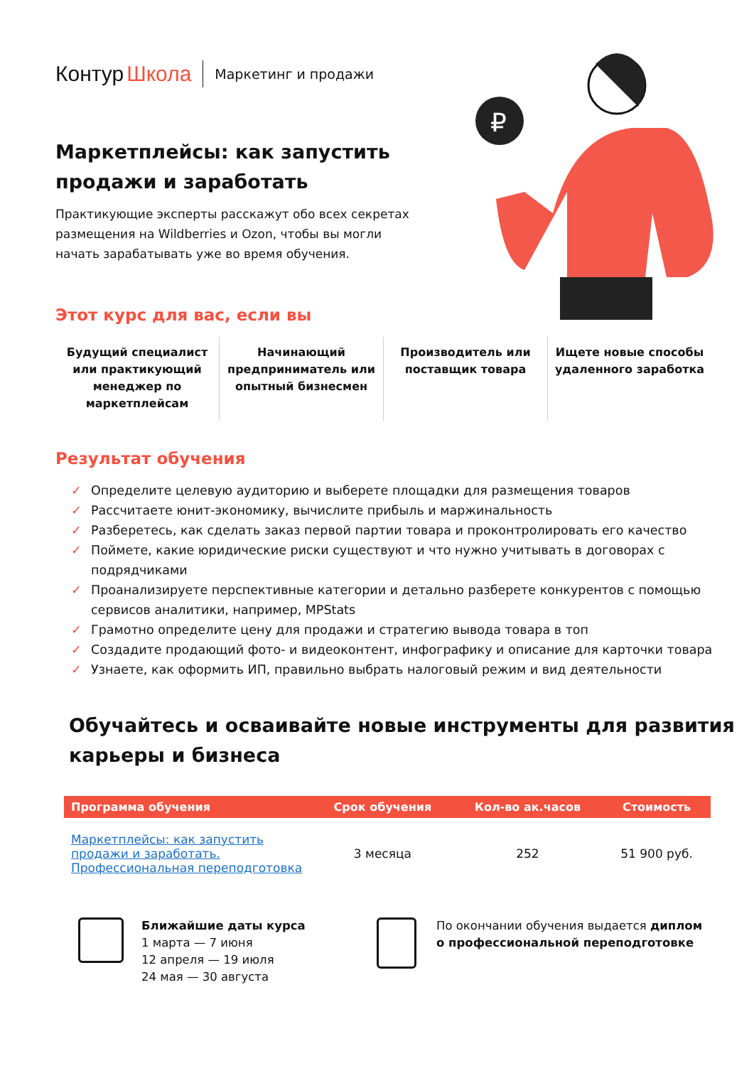Контур Школа Маркетинг и продажи
Маркетплейсы: как запустить продажи и заработать
Практикующие эксперты расскажут обо всех секретах размещения на Wildberries и Ozon, чтобы вы могли начать зарабатывать уже во время обучения.
₽
Этот курс для вас, если вы
Будущий специалист или практикующий менеджер по маркетплейсам
Начинающий предприниматель или опытный бизнесмен
Производитель или поставщик товара
Ищете новые способы удаленного заработка
Результат обучения
✓ Определите целевую аудиторию и выберете площадки для размещения товаров
✓ Рассчитаете юнит-экономику, вычислите прибыль и маржинальность
✓ Разберетесь, как сделать заказ первой партии товара и проконтролировать его качество
✓ Поймете, какие юридические риски существуют и что нужно учитывать в договорах с подрядчиками
✓ Проанализируете перспективные категории и детально разберете конкурентов с помощью сервисов аналитики, например, MPStats
✓ Грамотно определите цену для продажи и стратегию вывода товара в топ
✓ Создадите продающий фото- и видеоконтент, инфографику и описание для карточки товара
✓ Узнаете, как оформить ИП, правильно выбрать налоговый режим и вид деятельности
Обучайтесь и осваивайте новые инструменты для развития карьеры и бизнеса
| Программа обучения | Срок обучения | Кол-во ак.часов | Стоимость |
| --- | --- | --- | --- |
| Маркетплейсы: как запустить продажи и заработать. Профессиональная переподготовка | 3 месяца | 252 | 51 900 руб. |
Ближайшие даты курса
1 марта — 7 июня
12 апреля — 19 июля
24 мая — 30 августа
По окончании обучения выдается диплом
о профессиональной переподготовке